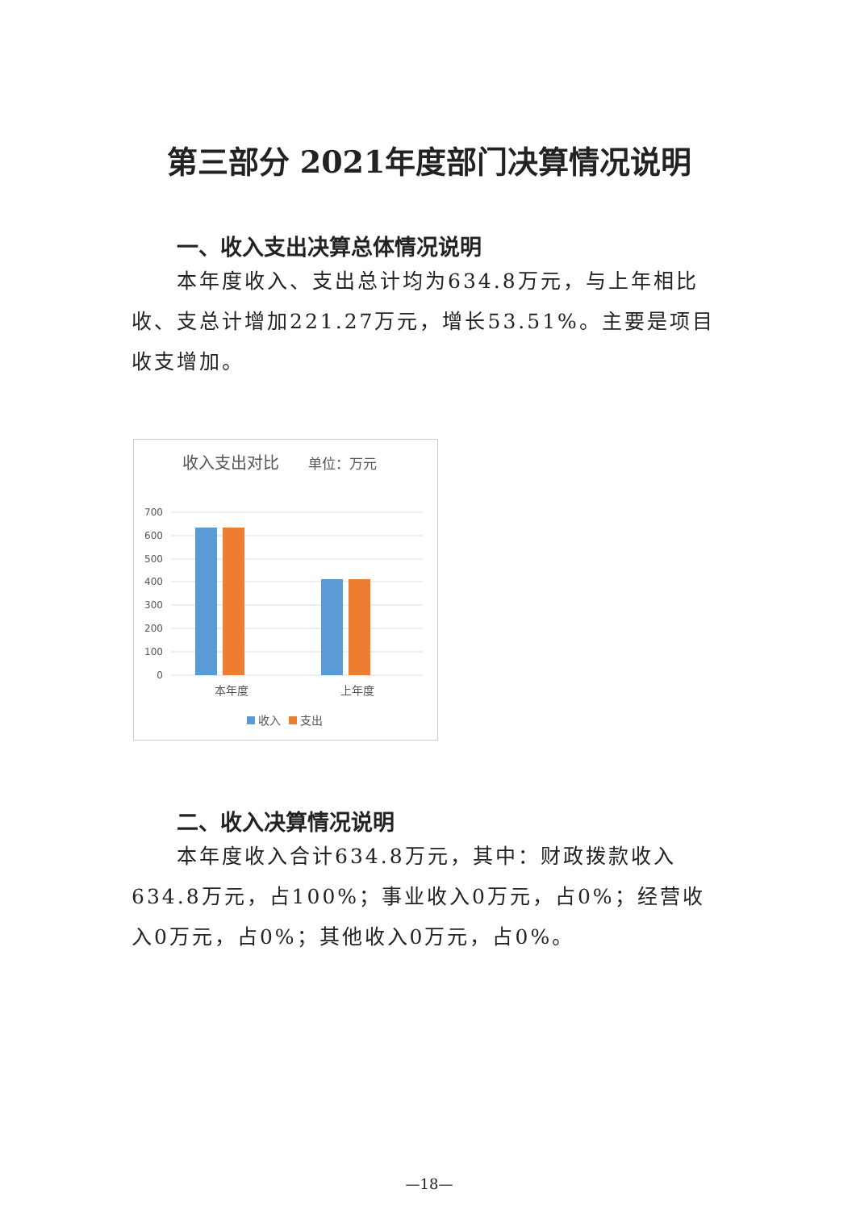第三部分 2021年度部门决算情况说明
一、收入支出决算总体情况说明
本年度收入、支出总计均为634.8万元，与上年相比收、支总计增加221.27万元，增长53.51%。主要是项目收支增加。
收入支出对比
单位：万元
700
600
500
400
300
200
100
0
本年度
上年度
收入
支出
二、收入决算情况说明
本年度收入合计634.8万元，其中：财政拨款收入634.8万元，占100%；事业收入0万元，占0%；经营收入0万元，占0%；其他收入0万元，占0%。
—18—